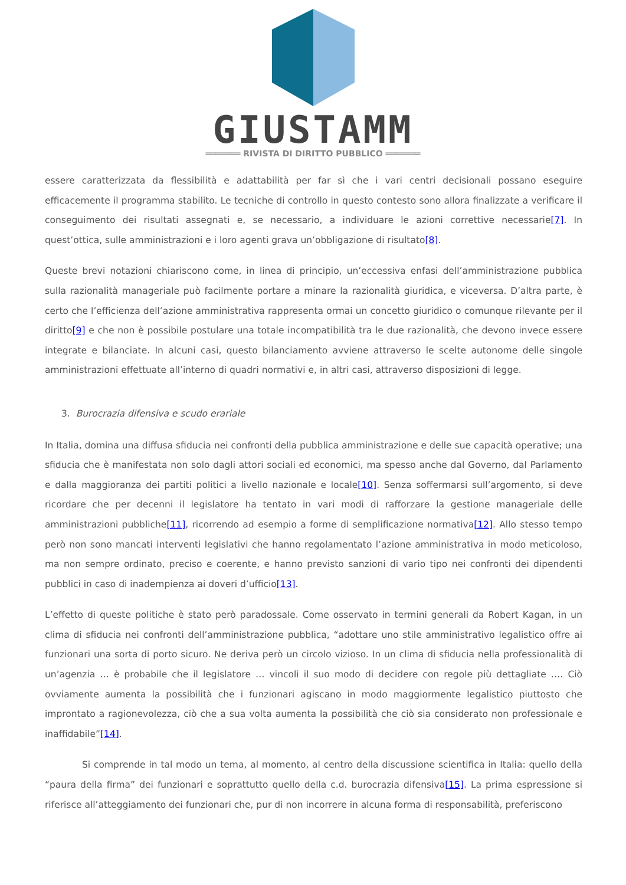GIUSTAMM
═══════ RIVISTA DI DIRITTO PUBBLICO ═══════
essere caratterizzata da flessibilità e adattabilità per far sì che i vari centri decisionali possano eseguire efficacemente il programma stabilito. Le tecniche di controllo in questo contesto sono allora finalizzate a verificare il conseguimento dei risultati assegnati e, se necessario, a individuare le azioni correttive necessarie[7]. In quest’ottica, sulle amministrazioni e i loro agenti grava un’obbligazione di risultato[8].
Queste brevi notazioni chiariscono come, in linea di principio, un’eccessiva enfasi dell’amministrazione pubblica sulla razionalità manageriale può facilmente portare a minare la razionalità giuridica, e viceversa. D’altra parte, è certo che l’efficienza dell’azione amministrativa rappresenta ormai un concetto giuridico o comunque rilevante per il diritto[9] e che non è possibile postulare una totale incompatibilità tra le due razionalità, che devono invece essere integrate e bilanciate. In alcuni casi, questo bilanciamento avviene attraverso le scelte autonome delle singole amministrazioni effettuate all’interno di quadri normativi e, in altri casi, attraverso disposizioni di legge.
3. Burocrazia difensiva e scudo erariale
In Italia, domina una diffusa sfiducia nei confronti della pubblica amministrazione e delle sue capacità operative; una sfiducia che è manifestata non solo dagli attori sociali ed economici, ma spesso anche dal Governo, dal Parlamento e dalla maggioranza dei partiti politici a livello nazionale e locale[10]. Senza soffermarsi sull’argomento, si deve ricordare che per decenni il legislatore ha tentato in vari modi di rafforzare la gestione manageriale delle amministrazioni pubbliche[11], ricorrendo ad esempio a forme di semplificazione normativa[12]. Allo stesso tempo però non sono mancati interventi legislativi che hanno regolamentato l’azione amministrativa in modo meticoloso, ma non sempre ordinato, preciso e coerente, e hanno previsto sanzioni di vario tipo nei confronti dei dipendenti pubblici in caso di inadempienza ai doveri d’ufficio[13].
L’effetto di queste politiche è stato però paradossale. Come osservato in termini generali da Robert Kagan, in un clima di sfiducia nei confronti dell’amministrazione pubblica, “adottare uno stile amministrativo legalistico offre ai funzionari una sorta di porto sicuro. Ne deriva però un circolo vizioso. In un clima di sfiducia nella professionalità di un’agenzia … è probabile che il legislatore … vincoli il suo modo di decidere con regole più dettagliate …. Ciò ovviamente aumenta la possibilità che i funzionari agiscano in modo maggiormente legalistico piuttosto che improntato a ragionevolezza, ciò che a sua volta aumenta la possibilità che ciò sia considerato non professionale e inaffidabile”[14].
Si comprende in tal modo un tema, al momento, al centro della discussione scientifica in Italia: quello della “paura della firma” dei funzionari e soprattutto quello della c.d. burocrazia difensiva[15]. La prima espressione si riferisce all’atteggiamento dei funzionari che, pur di non incorrere in alcuna forma di responsabilità, preferiscono